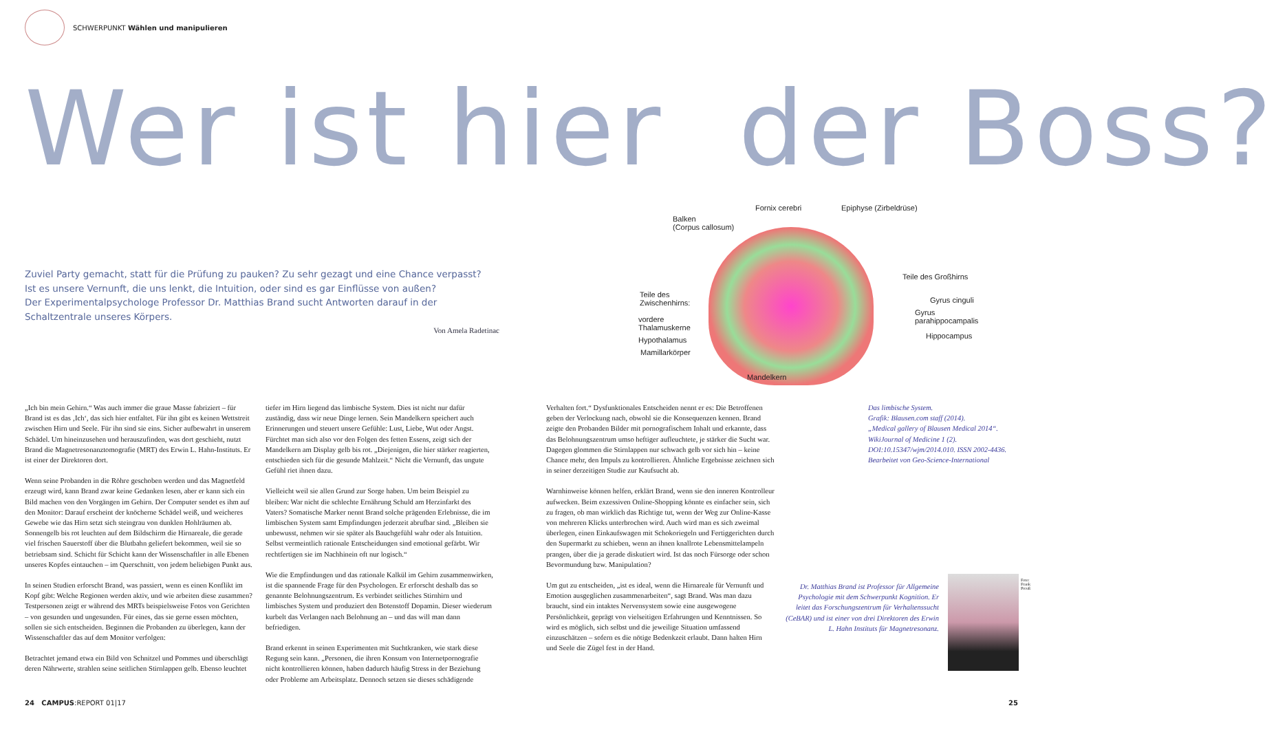SCHWERPUNKT Wählen und manipulieren
Wer ist hier der Boss?
Zuviel Party gemacht, statt für die Prüfung zu pauken? Zu sehr gezagt und eine Chance verpasst?
Ist es unsere Vernunft, die uns lenkt, die Intuition, oder sind es gar Einflüsse von außen?
Der Experimentalpsychologe Professor Dr. Matthias Brand sucht Antworten darauf in der Schaltzentrale unseres Körpers.
Von Amela Radetinac
Fornix cerebri Epiphyse (Zirbeldrüse)
Balken
(Corpus callosum)
Teile des Großhirns
Teile des
Zwischenhirns: Gyrus cinguli
Gyrus
parahippocampalis vordere
Thalamuskerne
Hippocampus Hypothalamus
Mamillarkörper
Mandelkern
„Ich bin mein Gehirn.“ Was auch immer die graue Masse fabriziert – für Brand ist es das ‚Ich‘, das sich hier entfaltet. Für ihn gibt es keinen Wettstreit zwischen Hirn und Seele. Für ihn sind sie eins. Sicher aufbewahrt in unserem Schädel. Um hineinzusehen und herauszufinden, was dort geschieht, nutzt Brand die Magnetresonanztomografie (MRT) des Erwin L. Hahn-Instituts. Er ist einer der Direktoren dort.
Wenn seine Probanden in die Röhre geschoben werden und das Magnetfeld erzeugt wird, kann Brand zwar keine Gedanken lesen, aber er kann sich ein Bild machen von den Vorgängen im Gehirn. Der Computer sendet es ihm auf den Monitor: Darauf erscheint der knöcherne Schädel weiß, und weicheres Gewebe wie das Hirn setzt sich steingrau von dunklen Hohlräumen ab. Sonnengelb bis rot leuchten auf dem Bildschirm die Hirnareale, die gerade viel frischen Sauerstoff über die Blutbahn geliefert bekommen, weil sie so betriebsam sind. Schicht für Schicht kann der Wissenschaftler in alle Ebenen unseres Kopfes eintauchen – im Querschnitt, von jedem beliebigen Punkt aus.
In seinen Studien erforscht Brand, was passiert, wenn es einen Konflikt im Kopf gibt: Welche Regionen werden aktiv, und wie arbeiten diese zusammen? Testpersonen zeigt er während des MRTs beispielsweise Fotos von Gerichten – von gesunden und ungesunden. Für eines, das sie gerne essen möchten, sollen sie sich entscheiden. Beginnen die Probanden zu überlegen, kann der Wissenschaftler das auf dem Monitor verfolgen:
Betrachtet jemand etwa ein Bild von Schnitzel und Pommes und überschlägt deren Nährwerte, strahlen seine seitlichen Stirnlappen gelb. Ebenso leuchtet
tiefer im Hirn liegend das limbische System. Dies ist nicht nur dafür zuständig, dass wir neue Dinge lernen. Sein Mandelkern speichert auch Erinnerungen und steuert unsere Gefühle: Lust, Liebe, Wut oder Angst. Fürchtet man sich also vor den Folgen des fetten Essens, zeigt sich der Mandelkern am Display gelb bis rot. „Diejenigen, die hier stärker reagierten, entschieden sich für die gesunde Mahlzeit.“ Nicht die Vernunft, das ungute Gefühl riet ihnen dazu.
Vielleicht weil sie allen Grund zur Sorge haben. Um beim Beispiel zu bleiben: War nicht die schlechte Ernährung Schuld am Herzinfarkt des Vaters? Somatische Marker nennt Brand solche prägenden Erlebnisse, die im limbischen System samt Empfindungen jederzeit abrufbar sind. „Bleiben sie unbewusst, nehmen wir sie später als Bauchgefühl wahr oder als Intuition. Selbst vermeintlich rationale Entscheidungen sind emotional gefärbt. Wir rechtfertigen sie im Nachhinein oft nur logisch.“
Wie die Empfindungen und das rationale Kalkül im Gehirn zusammenwirken, ist die spannende Frage für den Psychologen. Er erforscht deshalb das so genannte Belohnungszentrum. Es verbindet seitliches Stirnhirn und limbisches System und produziert den Botenstoff Dopamin. Dieser wiederum kurbelt das Verlangen nach Belohnung an – und das will man dann befriedigen.
Brand erkennt in seinen Experimenten mit Suchtkranken, wie stark diese Regung sein kann. „Personen, die ihren Konsum von Internetpornografie nicht kontrollieren können, haben dadurch häufig Stress in der Beziehung oder Probleme am Arbeitsplatz. Dennoch setzen sie dieses schädigende
Verhalten fort.“ Dysfunktionales Entscheiden nennt er es: Die Betroffenen geben der Verlockung nach, obwohl sie die Konsequenzen kennen. Brand zeigte den Probanden Bilder mit pornografischem Inhalt und erkannte, dass das Belohnungszentrum umso heftiger aufleuchtete, je stärker die Sucht war. Dagegen glommen die Stirnlappen nur schwach gelb vor sich hin – keine Chance mehr, den Impuls zu kontrollieren. Ähnliche Ergebnisse zeichnen sich in seiner derzeitigen Studie zur Kaufsucht ab.
Warnhinweise können helfen, erklärt Brand, wenn sie den inneren Kontrolleur aufwecken. Beim exzessiven Online-Shopping könnte es einfacher sein, sich zu fragen, ob man wirklich das Richtige tut, wenn der Weg zur Online-Kasse von mehreren Klicks unterbrochen wird. Auch wird man es sich zweimal überlegen, einen Einkaufswagen mit Schokoriegeln und Fertiggerichten durch den Supermarkt zu schieben, wenn an ihnen knallrote Lebensmittelampeln prangen, über die ja gerade diskutiert wird. Ist das noch Fürsorge oder schon Bevormundung bzw. Manipulation?
Um gut zu entscheiden, „ist es ideal, wenn die Hirnareale für Vernunft und Emotion ausgeglichen zusammenarbeiten“, sagt Brand. Was man dazu braucht, sind ein intaktes Nervensystem sowie eine ausgewogene Persönlichkeit, geprägt von vielseitigen Erfahrungen und Kenntnissen. So wird es möglich, sich selbst und die jeweilige Situation umfassend einzuschätzen – sofern es die nötige Bedenkzeit erlaubt. Dann halten Hirn und Seele die Zügel fest in der Hand.
Das limbische System.
Grafik: Blausen.com staff (2014).
„Medical gallery of Blausen Medical 2014“.
WikiJournal of Medicine 1 (2).
DOI:10.15347/wjm/2014.010. ISSN 2002-4436.
Bearbeitet von Geo-Science-International
Dr. Matthias Brand ist Professor für Allgemeine Psychologie mit dem Schwerpunkt Kognition. Er leitet das Forschungszentrum für Verhaltenssucht (CeBAR) und ist einer von drei Direktoren des Erwin L. Hahn Instituts für Magnetresonanz.
Foto: Frank Preuß
24 CAMPUS:REPORT 01|17 25